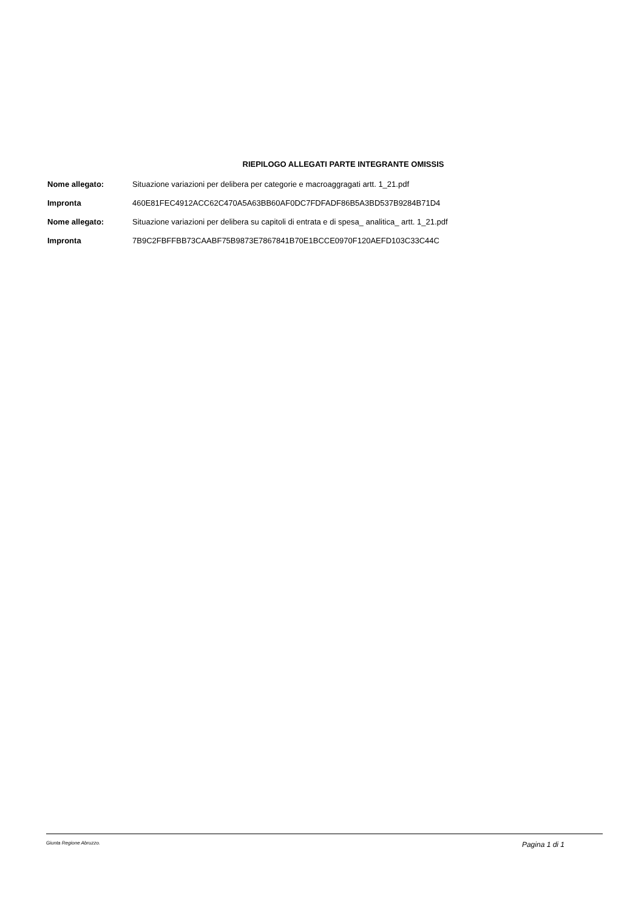RIEPILOGO ALLEGATI PARTE INTEGRANTE OMISSIS
| Nome allegato: | Situazione variazioni per delibera per categorie e macroaggragati artt. 1_21.pdf |
| Impronta | 460E81FEC4912ACC62C470A5A63BB60AF0DC7FDFADF86B5A3BD537B9284B71D4 |
| Nome allegato: | Situazione variazioni per delibera su capitoli di entrata e di spesa_ analitica_ artt. 1_21.pdf |
| Impronta | 7B9C2FBFFBB73CAABF75B9873E7867841B70E1BCCE0970F120AEFD103C33C44C |
Giunta Regione Abruzzo. Pagina 1 di 1